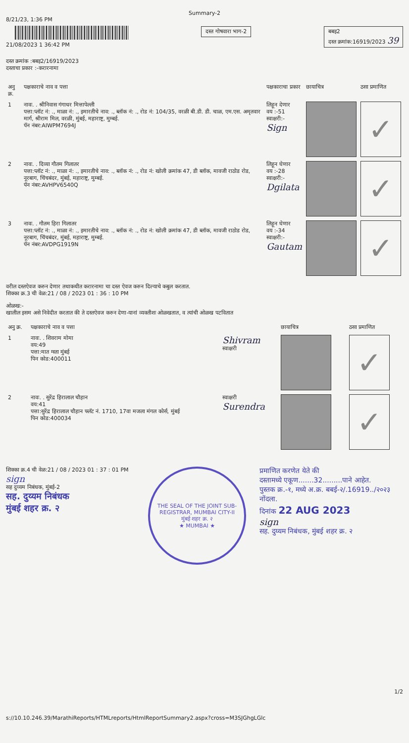Summary-2
8/21/23, 1:36 PM
21/08/2023 1 36:42 PM
दस्त क्रमांक :बबइ2/16919/2023
दस्ताचा प्रकार :-करारनामा
दस्त गोषवारा भाग-2 बबइ2
दस्त क्रमांक:16919/2023 39
| अनु क्र. | पक्षकाराचे नाव व पत्ता | पक्षकाराचा प्रकार | छायाचित्र | ठसा प्रमाणित |
| --- | --- | --- | --- | --- |
| 1 | नावः. . श्रीनिवास गंगाधर मित्तापेल्ली पत्ता:प्लॉट नं: ., माळा नं: ., इमारतीचे नाव: ., ब्लॉक नं: ., रोड नं: 104/35, वरळी बी.डी. डी. चाळ, एम.एस. अमृतवार मार्ग, श्रीराम मिल, वरळी, मुंबई, महाराष्ट्र, मुम्बई. पॅन नंबर:AIWPM7694J | लिहून देणार वय :-51 स्वाक्षरी:- Sign | | ✓ |
| 2 | नावः. . दिव्या गौतम गिलातर पत्ता:प्लॉट नं: ., माळा नं: ., इमारतीचे नाव: ., ब्लॉक नं: ., रोड नं: खोली क्रमांक 47, डी ब्लॉक, मावजी राठोड रोड, नूरबाग, चिंचबंदर, मुंबई, महाराष्ट्र, मुम्बई. पॅन नंबर:AVHPV6540Q | लिहून घेणार वय :-28 स्वाक्षरी:- Dgilata | | ✓ |
| 3 | नावः. . गौतम हिरा गिलातर पत्ता:प्लॉट नं: ., माळा नं: ., इमारतीचे नाव: ., ब्लॉक नं: ., रोड नं: खोली क्रमांक 47, डी ब्लॉक, मावजी राठोड रोड, नूरबाग, चिंचबंदर, मुंबई, महाराष्ट्र, मुम्बई. पॅन नंबर:AVDPG1919N | लिहून घेणार वय :-34 स्वाक्षरी:- Gautam | | ✓ |
वरील दस्तऐवज करुन देणार तथाकथीत करारनामा चा दस्त ऐवज करुन दिल्याचे कबुल करतात.
शिक्का क्र.3 ची वेळ:21 / 08 / 2023 01 : 36 : 10 PM
ओळख:-
खालील इसम असे निवेदीत करतात की ते दस्तऐवज करुन देणा-यानां व्यक्तीशः ओळखतात, व त्यांची ओळख पटवितात
| अनु क्र. | पक्षकाराचे नाव व पत्ता | | छायाचित्र | ठसा प्रमाणित |
| --- | --- | --- | --- | --- |
| 1 | नावः. . शिवराम मोमा वय:49 पत्ता:मात ग्स्ता मुंबई पिन कोड:400011 | Shivram स्वाक्षरी | | ✓ |
| 2 | नावः. . सुरेंद्र हिरालाल चौहान वय:41 पत्ता:सुरेंद्र हिरालाल चौहान फ्लॅट नं. 1710, 17वा मजला मंगल कोर्स, मुंबई पिन कोड:400034 | स्वाक्षरी Surendra | | ✓ |
शिक्का क्र.4 ची वेळ:21 / 08 / 2023 01 : 37 : 01 PM
sign
सह दुय्यम निबंधक, मुंबई-2
सह. दुय्यम निबंधक
मुंबई शहर क्र. २
THE SEAL OF THE JOINT SUB-REGISTRAR, MUMBAI CITY-II
मुंबई शहर क्र. २
★ MUMBAI ★
प्रमाणित करणेत येते की
दस्तामध्ये एकूण.......32.........पाने आहेत.
पुस्तक क्र.-१, मध्ये अ.क्र. बबई-२/.16919../२०२३
नोंदला.
दिनांक 22 AUG 2023
sign
सह. दुय्यम निबंधक, मुंबई शहर क्र. २
1/2
s://10.10.246.39/MarathiReports/HTMLreports/HtmlReportSummary2.aspx?cross=M3SJGhgLGlc